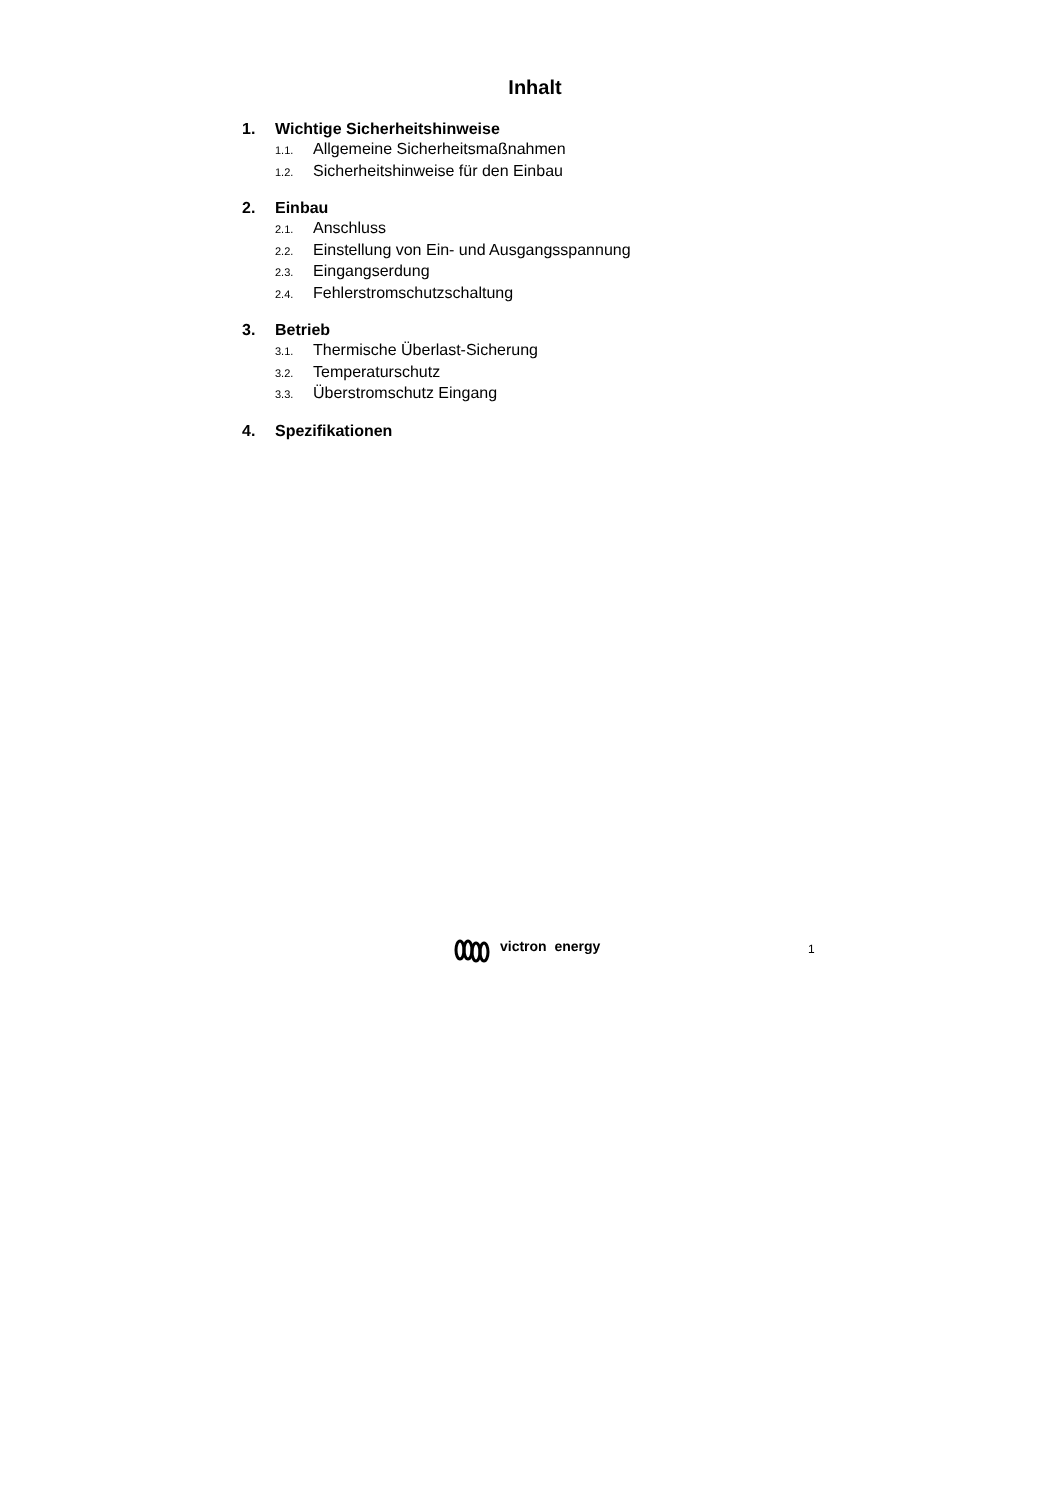Inhalt
1. Wichtige Sicherheitshinweise
1.1. Allgemeine Sicherheitsmaßnahmen
1.2. Sicherheitshinweise für den Einbau
2. Einbau
2.1. Anschluss
2.2. Einstellung von Ein- und Ausgangsspannung
2.3. Eingangserdung
2.4. Fehlerstromschutzschaltung
3. Betrieb
3.1. Thermische Überlast-Sicherung
3.2. Temperaturschutz
3.3. Überstromschutz Eingang
4. Spezifikationen
victron energy
1